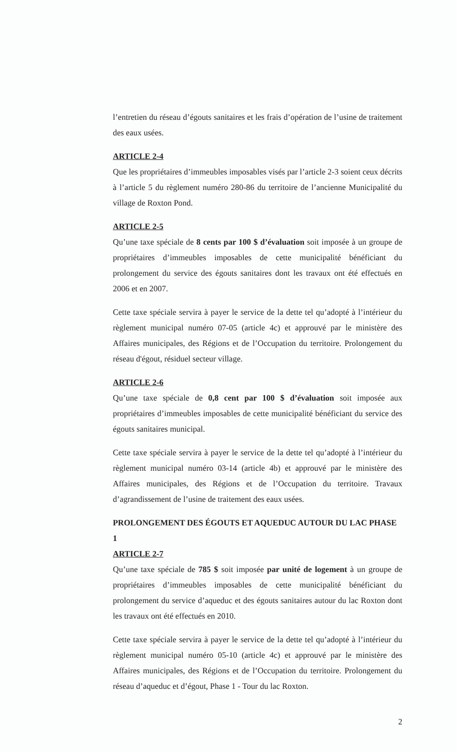l’entretien du réseau d’égouts sanitaires et les frais d’opération de l’usine de traitement des eaux usées.
ARTICLE 2-4
Que les propriétaires d’immeubles imposables visés par l’article 2-3 soient ceux décrits à l’article 5 du règlement numéro 280-86 du territoire de l’ancienne Municipalité du village de Roxton Pond.
ARTICLE 2-5
Qu’une taxe spéciale de 8 cents par 100 $ d’évaluation soit imposée à un groupe de propriétaires d’immeubles imposables de cette municipalité bénéficiant du prolongement du service des égouts sanitaires dont les travaux ont été effectués en 2006 et en 2007.
Cette taxe spéciale servira à payer le service de la dette tel qu’adopté à l’intérieur du règlement municipal numéro 07-05 (article 4c) et approuvé par le ministère des Affaires municipales, des Régions et de l’Occupation du territoire. Prolongement du réseau d'égout, résiduel secteur village.
ARTICLE 2-6
Qu’une taxe spéciale de 0,8 cent par 100 $ d’évaluation soit imposée aux propriétaires d’immeubles imposables de cette municipalité bénéficiant du service des égouts sanitaires municipal.
Cette taxe spéciale servira à payer le service de la dette tel qu’adopté à l’intérieur du règlement municipal numéro 03-14 (article 4b) et approuvé par le ministère des Affaires municipales, des Régions et de l’Occupation du territoire. Travaux d’agrandissement de l’usine de traitement des eaux usées.
PROLONGEMENT DES ÉGOUTS ET AQUEDUC AUTOUR DU LAC PHASE 1
ARTICLE 2-7
Qu’une taxe spéciale de 785 $ soit imposée par unité de logement à un groupe de propriétaires d’immeubles imposables de cette municipalité bénéficiant du prolongement du service d’aqueduc et des égouts sanitaires autour du lac Roxton dont les travaux ont été effectués en 2010.
Cette taxe spéciale servira à payer le service de la dette tel qu’adopté à l’intérieur du règlement municipal numéro 05-10 (article 4c) et approuvé par le ministère des Affaires municipales, des Régions et de l’Occupation du territoire. Prolongement du réseau d’aqueduc et d’égout, Phase 1 - Tour du lac Roxton.
2